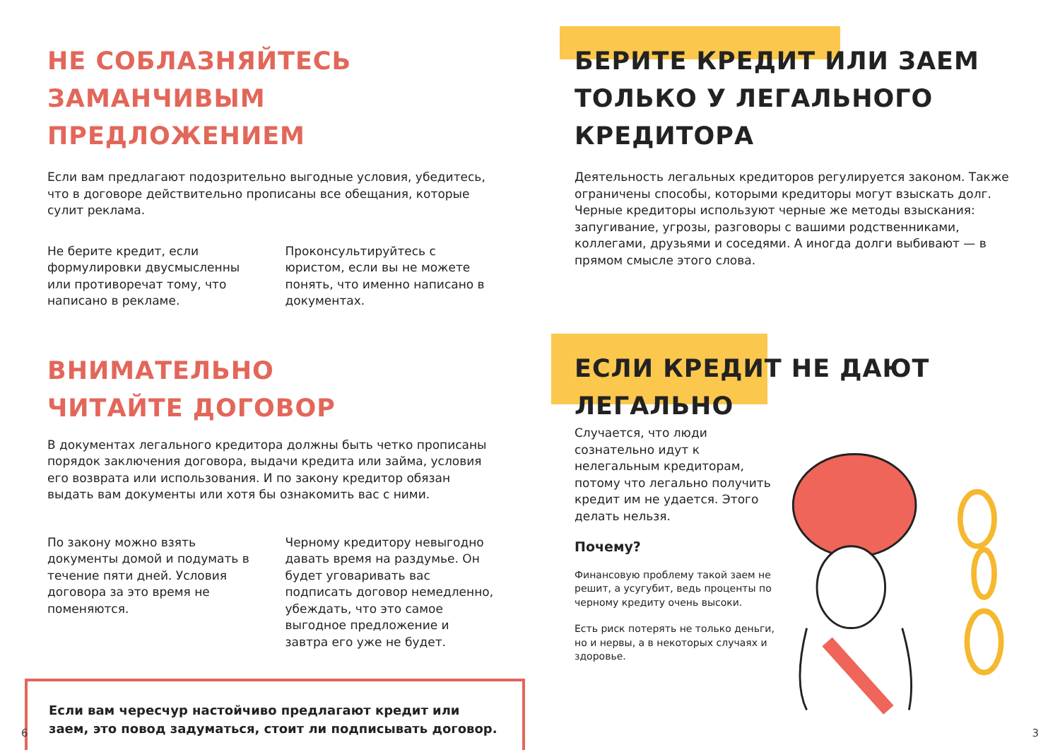НЕ СОБЛАЗНЯЙТЕСЬ
ЗАМАНЧИВЫМ ПРЕДЛОЖЕНИЕМ
Если вам предлагают подозрительно выгодные условия, убедитесь, что в договоре действительно прописаны все обещания, которые сулит реклама.
Не берите кредит, если формулировки двусмысленны или противоречат тому, что написано в рекламе.
Проконсультируйтесь с юристом, если вы не можете понять, что именно написано в документах.
ВНИМАТЕЛЬНО
ЧИТАЙТЕ ДОГОВОР
В документах легального кредитора должны быть четко прописаны порядок заключения договора, выдачи кредита или займа, условия его возврата или использования. И по закону кредитор обязан выдать вам документы или хотя бы ознакомить вас с ними.
По закону можно взять документы домой и подумать в течение пяти дней. Условия договора за это время не поменяются.
Черному кредитору невыгодно давать время на раздумье. Он будет уговаривать вас подписать договор немедленно, убеждать, что это самое выгодное предложение и завтра его уже не будет.
Если вам чересчур настойчиво предлагают кредит или заем, это повод задуматься, стоит ли подписывать договор.
6
БЕРИТЕ КРЕДИТ ИЛИ ЗАЕМ
ТОЛЬКО У ЛЕГАЛЬНОГО
КРЕДИТОРА
Деятельность легальных кредиторов регулируется законом. Также ограничены способы, которыми кредиторы могут взыскать долг. Черные кредиторы используют черные же методы взыскания: запугивание, угрозы, разговоры с вашими родственниками, коллегами, друзьями и соседями. А иногда долги выбивают — в прямом смысле этого слова.
ЕСЛИ КРЕДИТ НЕ ДАЮТ
ЛЕГАЛЬНО
Случается, что люди сознательно идут к нелегальным кредиторам, потому что легально получить кредит им не удается. Этого делать нельзя.
Почему?
Финансовую проблему такой заем не решит, а усугубит, ведь проценты по черному кредиту очень высоки.
Есть риск потерять не только деньги, но и нервы, а в некоторых случаях и здоровье.
3